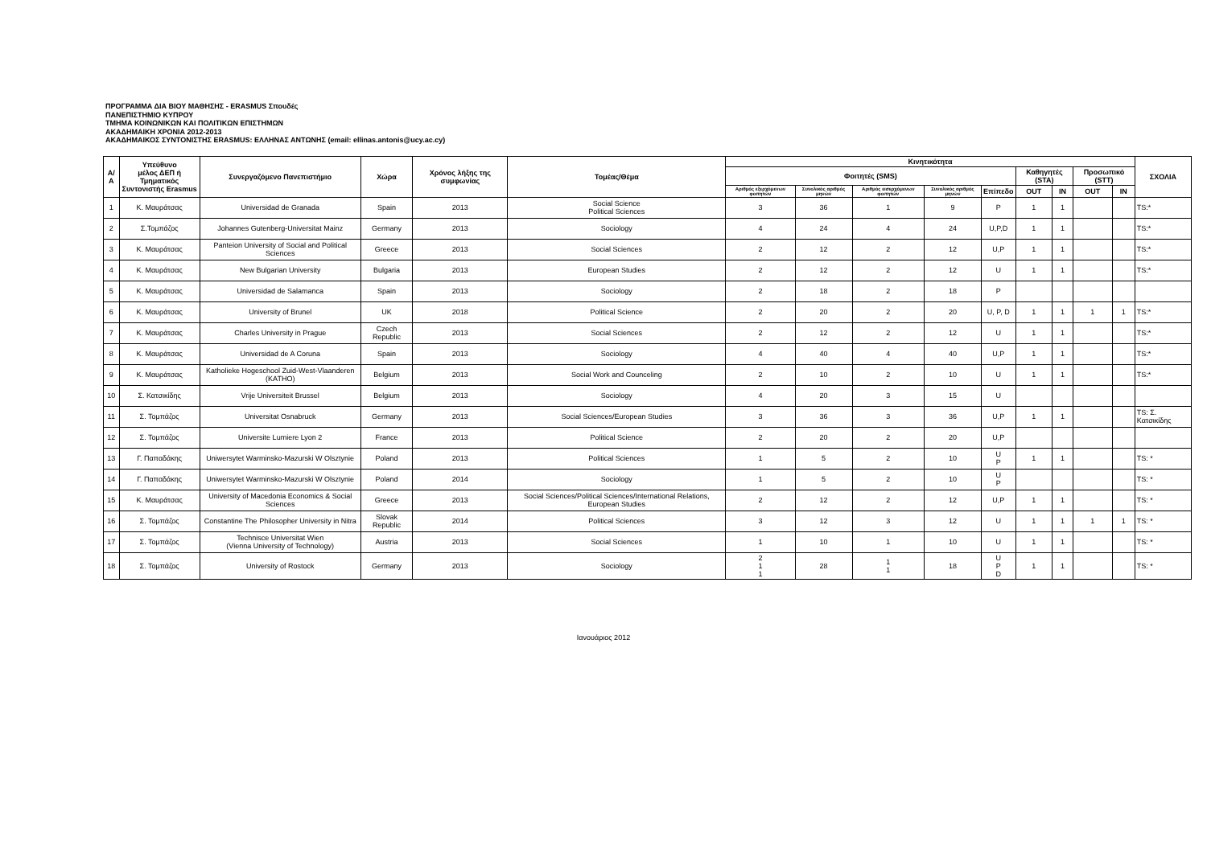ΠΡΟΓΡΑΜΜΑ ΔΙΑ ΒΙΟΥ ΜΑΘΗΣΗΣ - ERASMUS Σπουδές
ΠΑΝΕΠΙΣΤΗΜΙΟ ΚΥΠΡΟΥ
ΤΜΗΜΑ ΚΟΙΝΩΝΙΚΩΝ ΚΑΙ ΠΟΛΙΤΙΚΩΝ ΕΠΙΣΤΗΜΩΝ
ΑΚΑΔΗΜΑΙΚΗ ΧΡΟΝΙΑ 2012-2013
ΑΚΑΔΗΜΑΙΚΟΣ ΣΥΝΤΟΝΙΣΤΗΣ ERASMUS: ΕΛΛΗΝΑΣ ΑΝΤΩΝΗΣ (email: ellinas.antonis@ucy.ac.cy)
| Α/Α | Υπεύθυνο μέλος ΔΕΠ ή Τμηματικός Συντονιστής Erasmus | Συνεργαζόμενο Πανεπιστήμιο | Χώρα | Χρόνος λήξης της συμφωνίας | Τομέας/Θέμα | Κινητικότητα | | | | | | | | | ΣΧΟΛΙΑ |
| --- | --- | --- | --- | --- | --- | --- | --- | --- | --- | --- | --- | --- | --- | --- | --- |
| | | | | | | Φοιτητές (SMS) | | | | | Καθηγητές (STA) | | Προσωπικό (STT) | | |
| | | | | | | Αριθμός εξερχόμενων φοιτητών | Συνολικός αριθμός μηνών | Αριθμός εισερχόμενων φοιτητών | Συνολικός αριθμός μηνών | Επίπεδο | OUT | IN | OUT | IN | |
| 1 | Κ. Μαυράτσας | Universidad de Granada | Spain | 2013 | Social Science Political Sciences | 3 | 36 | 1 | 9 | P | 1 | 1 | | | TS:* |
| 2 | Σ.Τομπάζος | Johannes Gutenberg-Universitat Mainz | Germany | 2013 | Sociology | 4 | 24 | 4 | 24 | U,P,D | 1 | 1 | | | TS:* |
| 3 | Κ. Μαυράτσας | Panteion University of Social and Political Sciences | Greece | 2013 | Social Sciences | 2 | 12 | 2 | 12 | U,P | 1 | 1 | | | TS:* |
| 4 | Κ. Μαυράτσας | New Bulgarian University | Bulgaria | 2013 | European Studies | 2 | 12 | 2 | 12 | U | 1 | 1 | | | TS:* |
| 5 | Κ. Μαυράτσας | Universidad de Salamanca | Spain | 2013 | Sociology | 2 | 18 | 2 | 18 | P | | | | | |
| 6 | Κ. Μαυράτσας | University of Brunel | UK | 2018 | Political Science | 2 | 20 | 2 | 20 | U, P, D | 1 | 1 | 1 | 1 | TS:* |
| 7 | Κ. Μαυράτσας | Charles University in Prague | Czech Republic | 2013 | Social Sciences | 2 | 12 | 2 | 12 | U | 1 | 1 | | | TS:* |
| 8 | Κ. Μαυράτσας | Universidad de A Coruna | Spain | 2013 | Sociology | 4 | 40 | 4 | 40 | U,P | 1 | 1 | | | TS:* |
| 9 | Κ. Μαυράτσας | Katholieke Hogeschool Zuid-West-Vlaanderen (KATHO) | Belgium | 2013 | Social Work and Counceling | 2 | 10 | 2 | 10 | U | 1 | 1 | | | TS:* |
| 10 | Σ. Κατσικίδης | Vrije Universiteit Brussel | Belgium | 2013 | Sociology | 4 | 20 | 3 | 15 | U | | | | | |
| 11 | Σ. Τομπάζος | Universitat Osnabruck | Germany | 2013 | Social Sciences/European Studies | 3 | 36 | 3 | 36 | U,P | 1 | 1 | | | TS: Σ. Κατσικίδης |
| 12 | Σ. Τομπάζος | Universite Lumiere Lyon 2 | France | 2013 | Political Science | 2 | 20 | 2 | 20 | U,P | | | | | |
| 13 | Γ. Παπαδάκης | Uniwersytet Warminsko-Mazurski W Olsztynie | Poland | 2013 | Political Sciences | 1 | 5 | 2 | 10 | U P | 1 | 1 | | | TS: * |
| 14 | Γ. Παπαδάκης | Uniwersytet Warminsko-Mazurski W Olsztynie | Poland | 2014 | Sociology | 1 | 5 | 2 | 10 | U P | | | | | TS: * |
| 15 | Κ. Μαυράτσας | University of Macedonia Economics & Social Sciences | Greece | 2013 | Social Sciences/Political Sciences/International Relations, European Studies | 2 | 12 | 2 | 12 | U,P | 1 | 1 | | | TS: * |
| 16 | Σ. Τομπάζος | Constantine The Philosopher University in Nitra | Slovak Republic | 2014 | Political Sciences | 3 | 12 | 3 | 12 | U | 1 | 1 | 1 | 1 | TS: * |
| 17 | Σ. Τομπάζος | Technisce Universitat Wien (Vienna University of Technology) | Austria | 2013 | Social Sciences | 1 | 10 | 1 | 10 | U | 1 | 1 | | | TS: * |
| 18 | Σ. Τομπάζος | University of Rostock | Germany | 2013 | Sociology | 2 1 1 | 28 | 1 1 | 18 | U P D | 1 | 1 | | | TS: * |
Ιανουάριος 2012